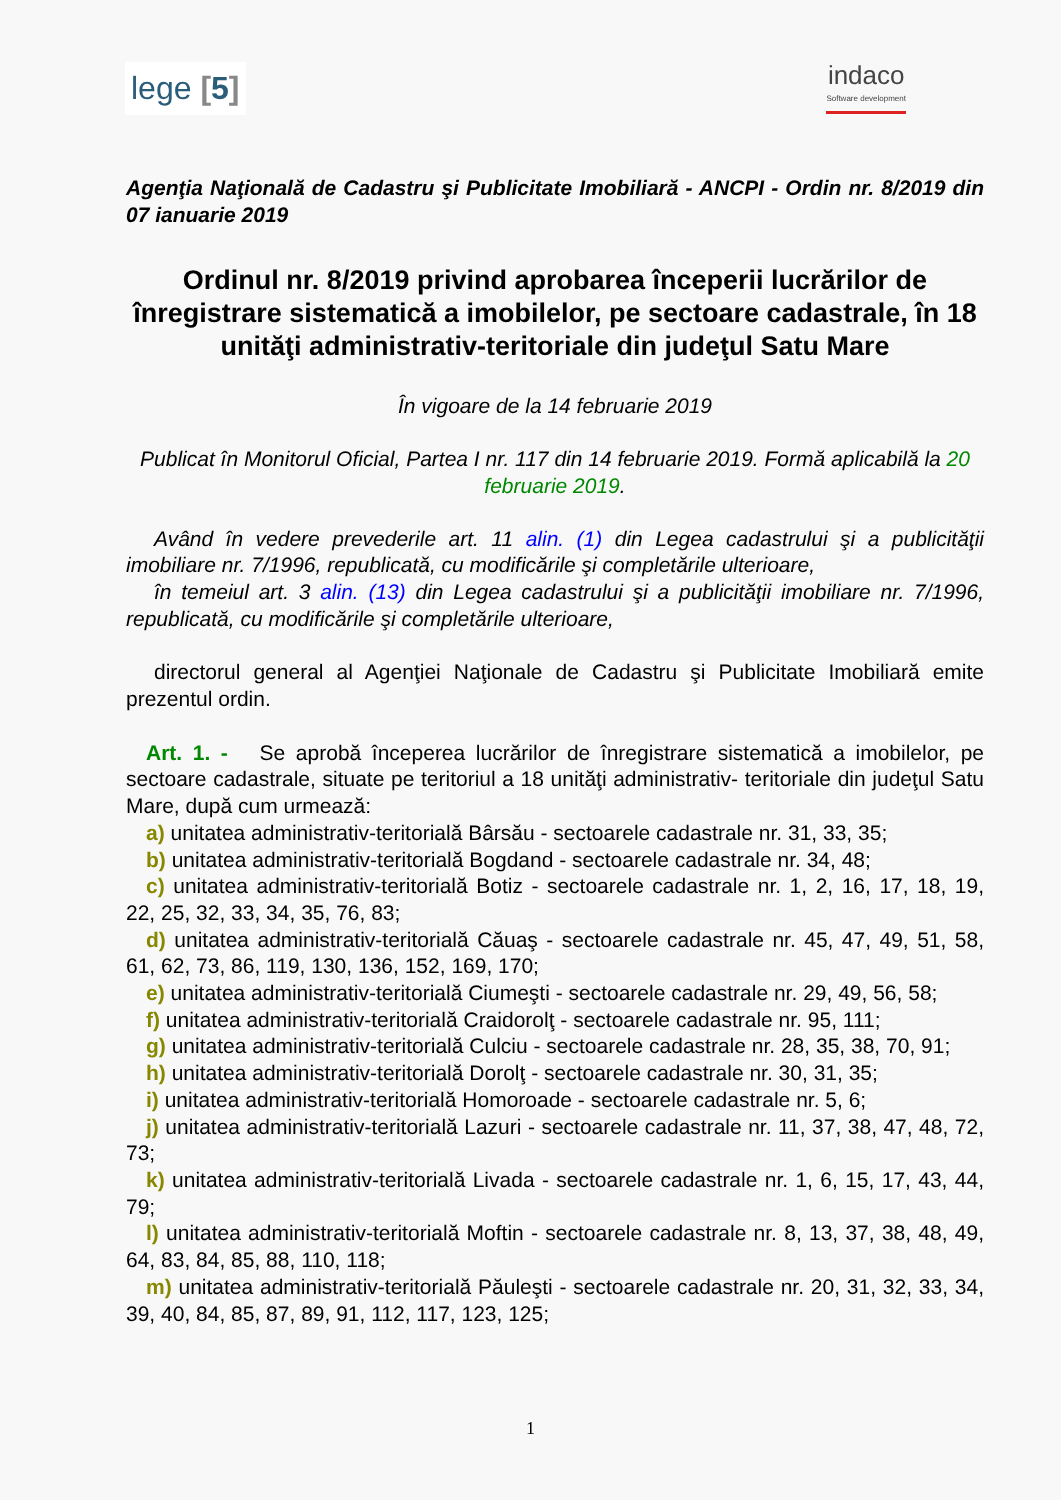lege [5]
indaco
Software development
Agenţia Naţională de Cadastru şi Publicitate Imobiliară - ANCPI - Ordin nr. 8/2019 din 07 ianuarie 2019
Ordinul nr. 8/2019 privind aprobarea începerii lucrărilor de înregistrare sistematică a imobilelor, pe sectoare cadastrale, în 18 unităţi administrativ-teritoriale din judeţul Satu Mare
În vigoare de la 14 februarie 2019
Publicat în Monitorul Oficial, Partea I nr. 117 din 14 februarie 2019. Formă aplicabilă la 20 februarie 2019.
Având în vedere prevederile art. 11 alin. (1) din Legea cadastrului şi a publicităţii imobiliare nr. 7/1996, republicată, cu modificările şi completările ulterioare,
în temeiul art. 3 alin. (13) din Legea cadastrului şi a publicităţii imobiliare nr. 7/1996, republicată, cu modificările şi completările ulterioare,
directorul general al Agenţiei Naţionale de Cadastru şi Publicitate Imobiliară emite prezentul ordin.
Art. 1. - Se aprobă începerea lucrărilor de înregistrare sistematică a imobilelor, pe sectoare cadastrale, situate pe teritoriul a 18 unităţi administrativ- teritoriale din judeţul Satu Mare, după cum urmează:
a) unitatea administrativ-teritorială Bârsău - sectoarele cadastrale nr. 31, 33, 35;
b) unitatea administrativ-teritorială Bogdand - sectoarele cadastrale nr. 34, 48;
c) unitatea administrativ-teritorială Botiz - sectoarele cadastrale nr. 1, 2, 16, 17, 18, 19, 22, 25, 32, 33, 34, 35, 76, 83;
d) unitatea administrativ-teritorială Căuaş - sectoarele cadastrale nr. 45, 47, 49, 51, 58, 61, 62, 73, 86, 119, 130, 136, 152, 169, 170;
e) unitatea administrativ-teritorială Ciumeşti - sectoarele cadastrale nr. 29, 49, 56, 58;
f) unitatea administrativ-teritorială Craidorolţ - sectoarele cadastrale nr. 95, 111;
g) unitatea administrativ-teritorială Culciu - sectoarele cadastrale nr. 28, 35, 38, 70, 91;
h) unitatea administrativ-teritorială Dorolţ - sectoarele cadastrale nr. 30, 31, 35;
i) unitatea administrativ-teritorială Homoroade - sectoarele cadastrale nr. 5, 6;
j) unitatea administrativ-teritorială Lazuri - sectoarele cadastrale nr. 11, 37, 38, 47, 48, 72, 73;
k) unitatea administrativ-teritorială Livada - sectoarele cadastrale nr. 1, 6, 15, 17, 43, 44, 79;
l) unitatea administrativ-teritorială Moftin - sectoarele cadastrale nr. 8, 13, 37, 38, 48, 49, 64, 83, 84, 85, 88, 110, 118;
m) unitatea administrativ-teritorială Păuleşti - sectoarele cadastrale nr. 20, 31, 32, 33, 34, 39, 40, 84, 85, 87, 89, 91, 112, 117, 123, 125;
1